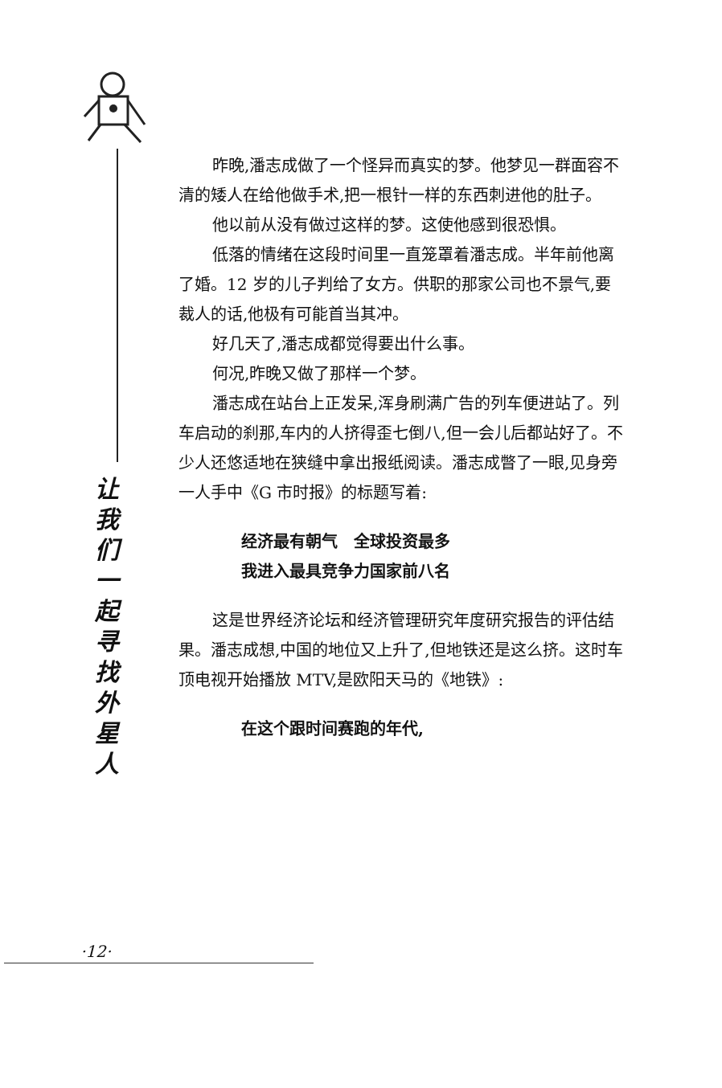让
我
们
一
起
寻
找
外
星
人
昨晚,潘志成做了一个怪异而真实的梦。他梦见一群面容不清的矮人在给他做手术,把一根针一样的东西刺进他的肚子。
他以前从没有做过这样的梦。这使他感到很恐惧。
低落的情绪在这段时间里一直笼罩着潘志成。半年前他离了婚。12 岁的儿子判给了女方。供职的那家公司也不景气,要裁人的话,他极有可能首当其冲。
好几天了,潘志成都觉得要出什么事。
何况,昨晚又做了那样一个梦。
潘志成在站台上正发呆,浑身刷满广告的列车便进站了。列车启动的刹那,车内的人挤得歪七倒八,但一会儿后都站好了。不少人还悠适地在狭缝中拿出报纸阅读。潘志成瞥了一眼,见身旁一人手中《G 市时报》的标题写着:
经济最有朝气　全球投资最多
我进入最具竞争力国家前八名
这是世界经济论坛和经济管理研究年度研究报告的评估结果。潘志成想,中国的地位又上升了,但地铁还是这么挤。这时车顶电视开始播放 MTV,是欧阳天马的《地铁》:
在这个跟时间赛跑的年代,
·12·